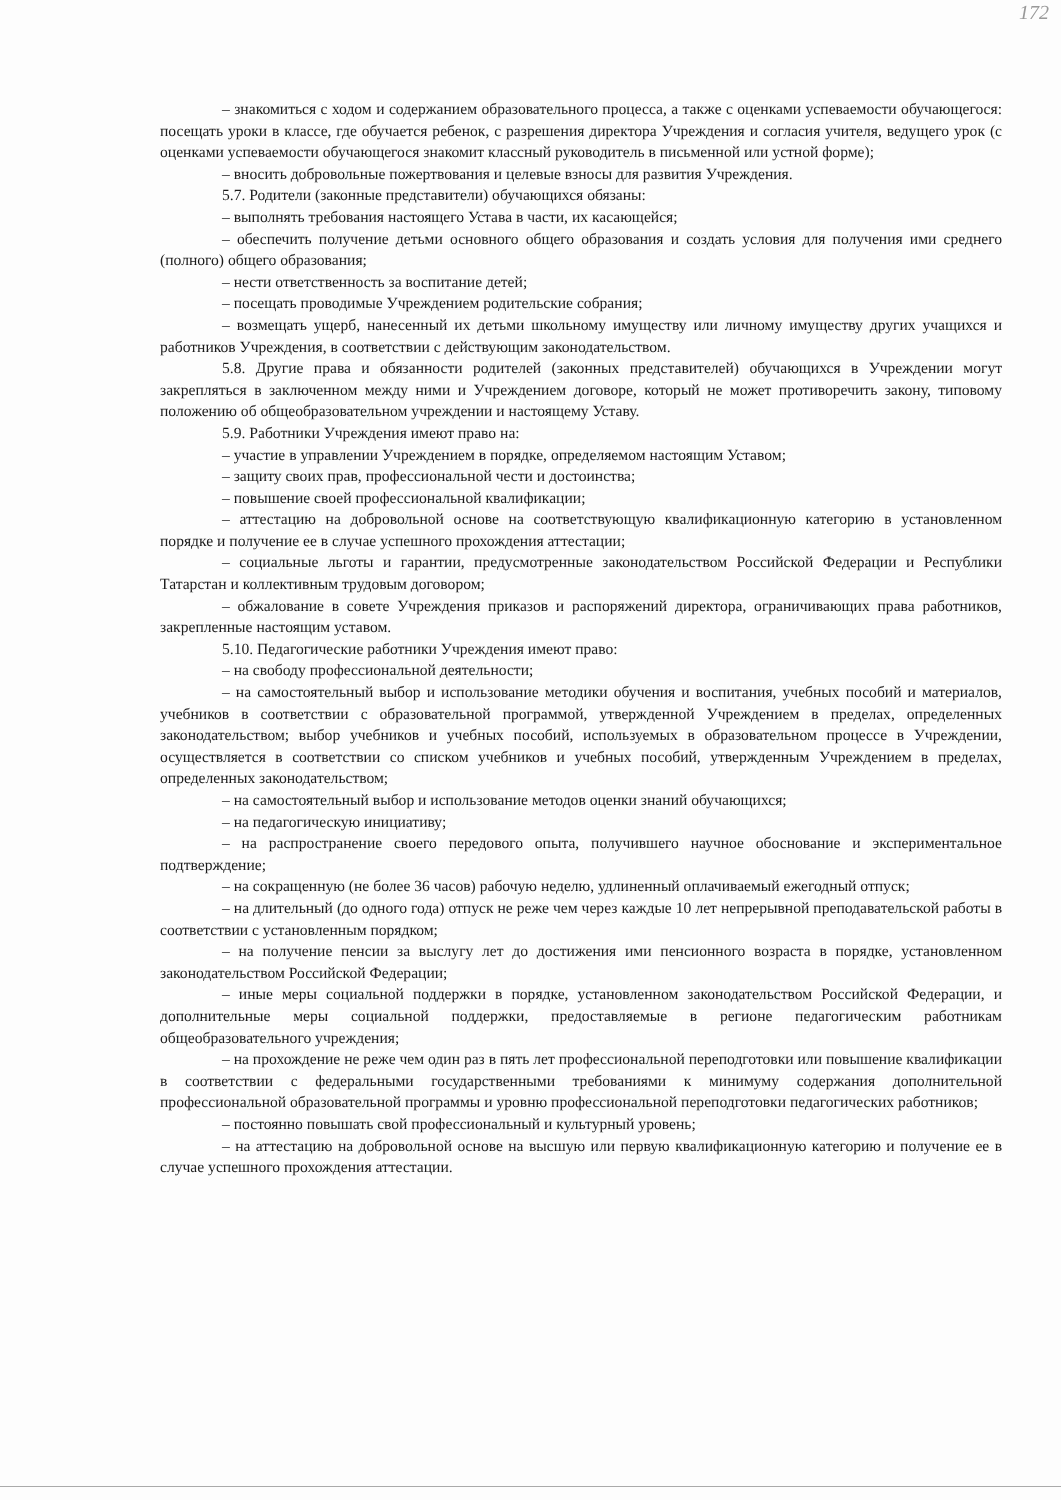172
– знакомиться с ходом и содержанием образовательного процесса, а также с оценками успеваемости обучающегося: посещать уроки в классе, где обучается ребенок, с разрешения директора Учреждения и согласия учителя, ведущего урок (с оценками успеваемости обучающегося знакомит классный руководитель в письменной или устной форме);
– вносить добровольные пожертвования и целевые взносы для развития Учреждения.
5.7. Родители (законные представители) обучающихся обязаны:
– выполнять требования настоящего Устава в части, их касающейся;
– обеспечить получение детьми основного общего образования и создать условия для получения ими среднего (полного) общего образования;
– нести ответственность за воспитание детей;
– посещать проводимые Учреждением родительские собрания;
– возмещать ущерб, нанесенный их детьми школьному имуществу или личному имуществу других учащихся и работников Учреждения, в соответствии с действующим законодательством.
5.8. Другие права и обязанности родителей (законных представителей) обучающихся в Учреждении могут закрепляться в заключенном между ними и Учреждением договоре, который не может противоречить закону, типовому положению об общеобразовательном учреждении и настоящему Уставу.
5.9. Работники Учреждения имеют право на:
– участие в управлении Учреждением в порядке, определяемом настоящим Уставом;
– защиту своих прав, профессиональной чести и достоинства;
– повышение своей профессиональной квалификации;
– аттестацию на добровольной основе на соответствующую квалификационную категорию в установленном порядке и получение ее в случае успешного прохождения аттестации;
– социальные льготы и гарантии, предусмотренные законодательством Российской Федерации и Республики Татарстан и коллективным трудовым договором;
– обжалование в совете Учреждения приказов и распоряжений директора, ограничивающих права работников, закрепленные настоящим уставом.
5.10. Педагогические работники Учреждения имеют право:
– на свободу профессиональной деятельности;
– на самостоятельный выбор и использование методики обучения и воспитания, учебных пособий и материалов, учебников в соответствии с образовательной программой, утвержденной Учреждением в пределах, определенных законодательством; выбор учебников и учебных пособий, используемых в образовательном процессе в Учреждении, осуществляется в соответствии со списком учебников и учебных пособий, утвержденным Учреждением в пределах, определенных законодательством;
– на самостоятельный выбор и использование методов оценки знаний обучающихся;
– на педагогическую инициативу;
– на распространение своего передового опыта, получившего научное обоснование и экспериментальное подтверждение;
– на сокращенную (не более 36 часов) рабочую неделю, удлиненный оплачиваемый ежегодный отпуск;
– на длительный (до одного года) отпуск не реже чем через каждые 10 лет непрерывной преподавательской работы в соответствии с установленным порядком;
– на получение пенсии за выслугу лет до достижения ими пенсионного возраста в порядке, установленном законодательством Российской Федерации;
– иные меры социальной поддержки в порядке, установленном законодательством Российской Федерации, и дополнительные меры социальной поддержки, предоставляемые в регионе педагогическим работникам общеобразовательного учреждения;
– на прохождение не реже чем один раз в пять лет профессиональной переподготовки или повышение квалификации в соответствии с федеральными государственными требованиями к минимуму содержания дополнительной профессиональной образовательной программы и уровню профессиональной переподготовки педагогических работников;
– постоянно повышать свой профессиональный и культурный уровень;
– на аттестацию на добровольной основе на высшую или первую квалификационную категорию и получение ее в случае успешного прохождения аттестации.